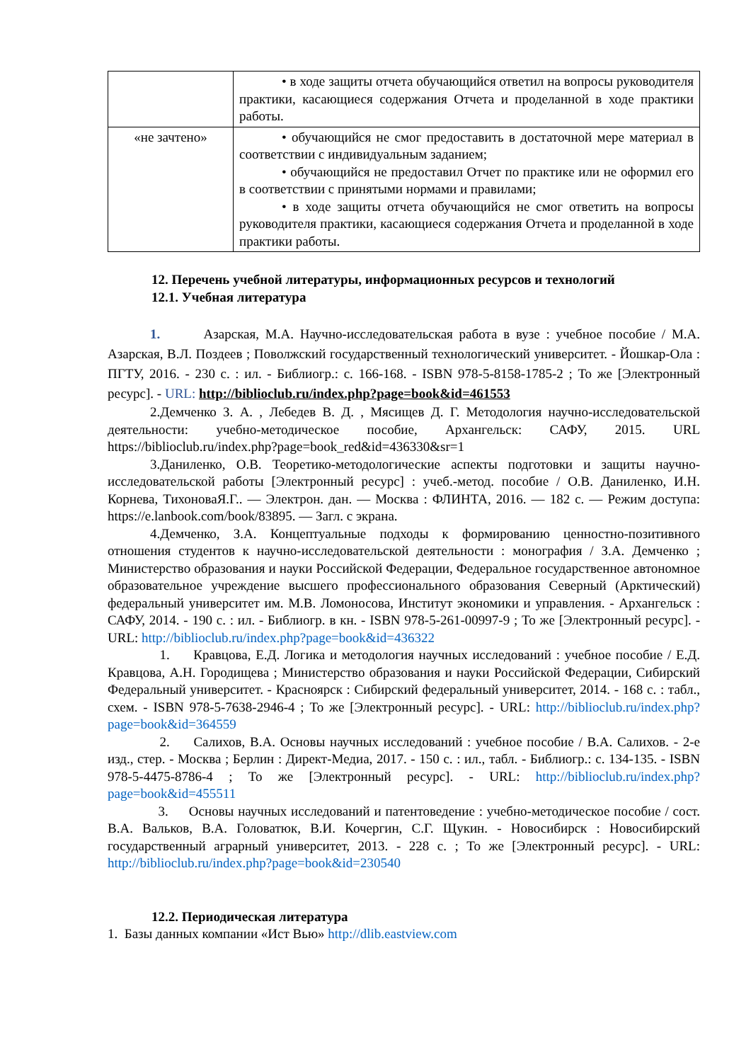| | • в ходе защиты отчета обучающийся ответил на вопросы руководителя практики, касающиеся содержания Отчета и проделанной в ходе практики работы. |
| «не зачтено» | • обучающийся не смог предоставить в достаточной мере материал в соответствии с индивидуальным заданием; • обучающийся не предоставил Отчет по практике или не оформил его в соответствии с принятыми нормами и правилами; • в ходе защиты отчета обучающийся не смог ответить на вопросы руководителя практики, касающиеся содержания Отчета и проделанной в ходе практики работы. |
12. Перечень учебной литературы, информационных ресурсов и технологий
12.1. Учебная литература
1. Азарская, М.А. Научно-исследовательская работа в вузе : учебное пособие / М.А. Азарская, В.Л. Поздеев ; Поволжский государственный технологический университет. - Йошкар-Ола : ПГТУ, 2016. - 230 с. : ил. - Библиогр.: с. 166-168. - ISBN 978-5-8158-1785-2 ; То же [Электронный ресурс]. - URL: http://biblioclub.ru/index.php?page=book&id=461553
2.Демченко З. А. , Лебедев В. Д. , Мясищев Д. Г. Методология научно-исследовательской деятельности: учебно-методическое пособие, Архангельск: САФУ, 2015. URL https://biblioclub.ru/index.php?page=book_red&id=436330&sr=1
3.Даниленко, О.В. Теоретико-методологические аспекты подготовки и защиты научно-исследовательской работы [Электронный ресурс] : учеб.-метод. пособие / О.В. Даниленко, И.Н. Корнева, ТихоноваЯ.Г.. — Электрон. дан. — Москва : ФЛИНТА, 2016. — 182 с. — Режим доступа: https://e.lanbook.com/book/83895. — Загл. с экрана.
4.Демченко, З.А. Концептуальные подходы к формированию ценностно-позитивного отношения студентов к научно-исследовательской деятельности : монография / З.А. Демченко ; Министерство образования и науки Российской Федерации, Федеральное государственное автономное образовательное учреждение высшего профессионального образования Северный (Арктический) федеральный университет им. М.В. Ломоносова, Институт экономики и управления. - Архангельск : САФУ, 2014. - 190 с. : ил. - Библиогр. в кн. - ISBN 978-5-261-00997-9 ; То же [Электронный ресурс]. - URL: http://biblioclub.ru/index.php?page=book&id=436322
1. Кравцова, Е.Д. Логика и методология научных исследований : учебное пособие / Е.Д. Кравцова, А.Н. Городищева ; Министерство образования и науки Российской Федерации, Сибирский Федеральный университет. - Красноярск : Сибирский федеральный университет, 2014. - 168 с. : табл., схем. - ISBN 978-5-7638-2946-4 ; То же [Электронный ресурс]. - URL: http://biblioclub.ru/index.php?page=book&id=364559
2. Салихов, В.А. Основы научных исследований : учебное пособие / В.А. Салихов. - 2-е изд., стер. - Москва ; Берлин : Директ-Медиа, 2017. - 150 с. : ил., табл. - Библиогр.: с. 134-135. - ISBN 978-5-4475-8786-4 ; То же [Электронный ресурс]. - URL: http://biblioclub.ru/index.php?page=book&id=455511
3. Основы научных исследований и патентоведение : учебно-методическое пособие / сост. В.А. Вальков, В.А. Головатюк, В.И. Кочергин, С.Г. Щукин. - Новосибирск : Новосибирский государственный аграрный университет, 2013. - 228 с. ; То же [Электронный ресурс]. - URL: http://biblioclub.ru/index.php?page=book&id=230540
12.2. Периодическая литература
1. Базы данных компании «Ист Вью» http://dlib.eastview.com